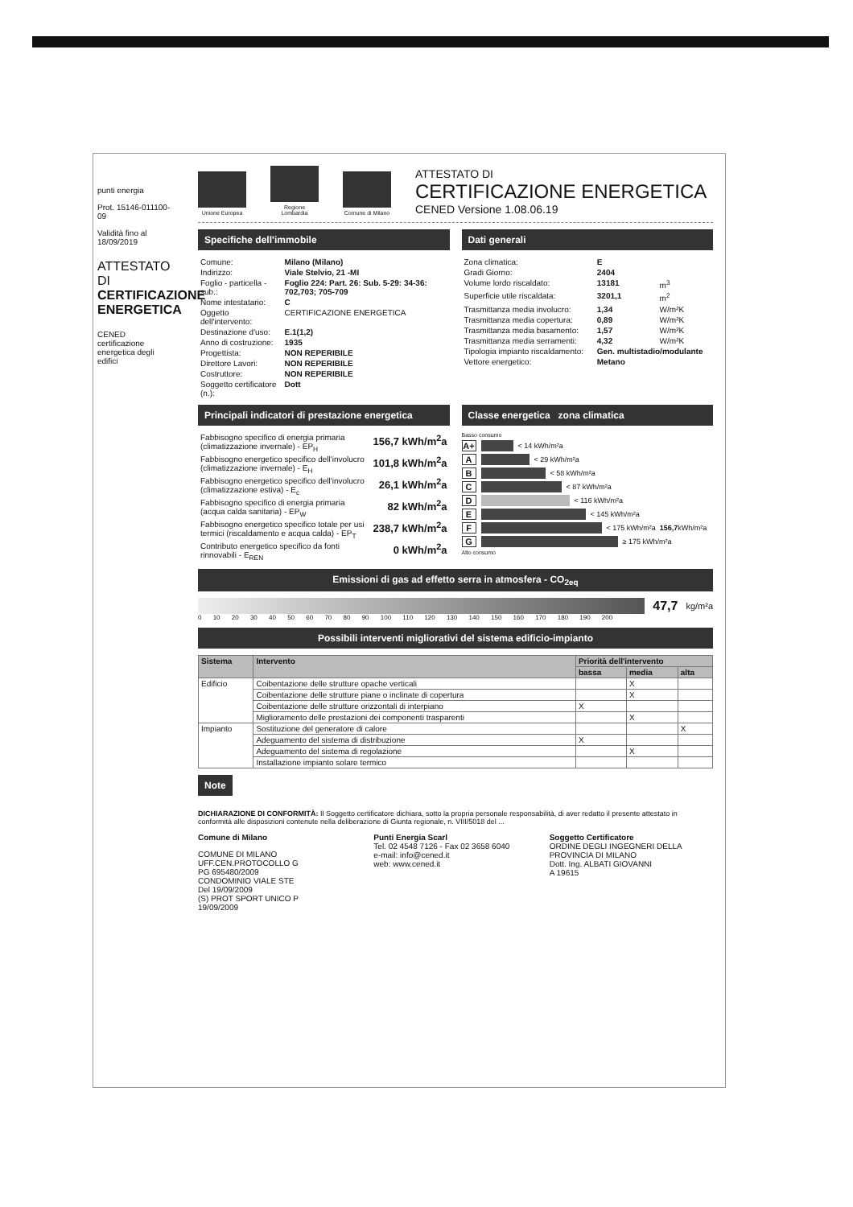punti energia
Prot. 15146-011100-09
Validità fino al 18/09/2019
ATTESTATO DI CERTIFICAZIONE ENERGETICA
CENED certificazione energetica degli edifici
Unione Europea
Regione Lombardia
Comune di Milano
ATTESTATO DI
CERTIFICAZIONE ENERGETICA
CENED Versione 1.08.06.19
Specifiche dell'immobile Dati generali
| Comune: | Milano (Milano) |
| Indirizzo: | Viale Stelvio, 21 -MI |
| Foglio - particella - sub.: | Foglio 224: Part. 26: Sub. 5-29: 34-36: 702,703; 705-709 |
| Nome intestatario: | C |
| Oggetto dell'intervento: | CERTIFICAZIONE ENERGETICA |
| Destinazione d'uso: | E.1(1,2) |
| Anno di costruzione: | 1935 |
| Progettista: | NON REPERIBILE |
| Direttore Lavori: | NON REPERIBILE |
| Costruttore: | NON REPERIBILE |
| Soggetto certificatore (n.): | Dott |
| Zona climatica: | E | |
| Gradi Giorno: | 2404 | |
| Volume lordo riscaldato: | 13181 | m<sup>3</sup> |
| Superficie utile riscaldata: | 3201,1 | m<sup>2</sup> |
| Trasmittanza media involucro: | 1,34 | W/m²K |
| Trasmittanza media copertura: | 0,89 | W/m²K |
| Trasmittanza media basamento: | 1,57 | W/m²K |
| Trasmittanza media serramenti: | 4,32 | W/m²K |
| Tipologia impianto riscaldamento: | Gen. multistadio/modulante | |
| Vettore energetico: | Metano | |
Principali indicatori di prestazione energetica
Classe energetica zona climatica
| Fabbisogno specifico di energia primaria (climatizzazione invernale) - EP<sub>H</sub> | 156,7 kWh/m<sup>2</sup>a |
| Fabbisogno energetico specifico dell'involucro (climatizzazione invernale) - E<sub>H</sub> | 101,8 kWh/m<sup>2</sup>a |
| Fabbisogno energetico specifico dell'involucro (climatizzazione estiva) - E<sub>c</sub> | 26,1 kWh/m<sup>2</sup>a |
| Fabbisogno specifico di energia primaria (acqua calda sanitaria) - EP<sub>W</sub> | 82 kWh/m<sup>2</sup>a |
| Fabbisogno energetico specifico totale per usi termici (riscaldamento e acqua calda) - EP<sub>T</sub> | 238,7 kWh/m<sup>2</sup>a |
| Contributo energetico specifico da fonti rinnovabili - E<sub>REN</sub> | 0 kWh/m<sup>2</sup>a |
Basso consumo
A+ < 14 kWh/m²a
A < 29 kWh/m²a
B < 58 kWh/m²a
C < 87 kWh/m²a
D < 116 kWh/m²a
E < 145 kWh/m²a
F < 175 kWh/m²a 156,7 kWh/m²a
G ≥ 175 kWh/m²a
Alto consumo
Emissioni di gas ad effetto serra in atmosfera - CO<sub>2eq</sub>
47,7 kg/m²a
0 10 20 30 40 50 60 70 80 90 100 110 120 130 140 150 160 170 180 190 200
Possibili interventi migliorativi del sistema edificio-impianto
| Sistema | Intervento | Priorità dell'intervento | | |
| --- | --- | --- | --- | --- |
| | | bassa | media | alta |
| Edificio | Coibentazione delle strutture opache verticali | | X | |
| | Coibentazione delle strutture piane o inclinate di copertura | | X | |
| | Coibentazione delle strutture orizzontali di interpiano | X | | |
| | Miglioramento delle prestazioni dei componenti trasparenti | | X | |
| Impianto | Sostituzione del generatore di calore | | | X |
| | Adeguamento del sistema di distribuzione | X | | |
| | Adeguamento del sistema di regolazione | | X | |
| | Installazione impianto solare termico | | | |
Note
DICHIARAZIONE DI CONFORMITÀ: Il Soggetto certificatore dichiara, sotto la propria personale responsabilità, di aver redatto il presente attestato in conformità alle disposizioni contenute nella deliberazione di Giunta regionale, n. VIII/5018 del ...
Comune di Milano
COMUNE DI MILANO
UFF.CEN.PROTOCOLLO G
PG 695480/2009
CONDOMINIO VIALE STE
Del 19/09/2009
(S) PROT SPORT UNICO P
19/09/2009
Punti Energia Scarl
Tel. 02 4548 7126 - Fax 02 3658 6040
e-mail: info@cened.it
web: www.cened.it
Soggetto Certificatore
ORDINE DEGLI INGEGNERI DELLA PROVINCIA DI MILANO
Dott. Ing. ALBATI GIOVANNI
A 19615